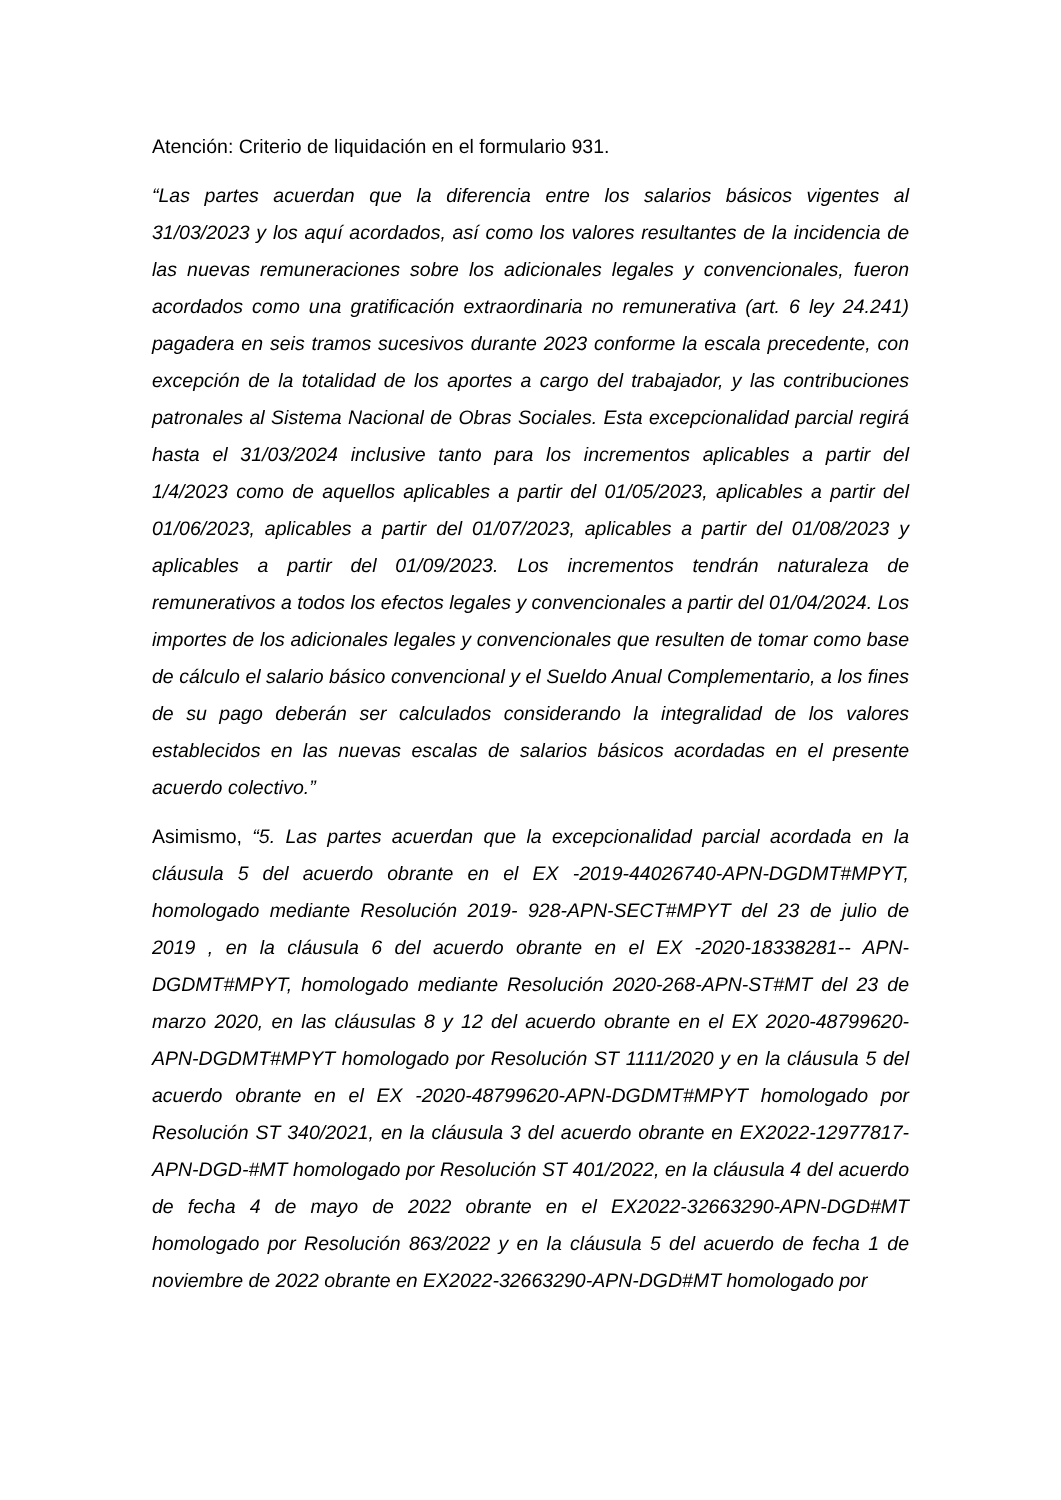Atención: Criterio de liquidación en el formulario 931.
“Las partes acuerdan que la diferencia entre los salarios básicos vigentes al 31/03/2023 y los aquí acordados, así como los valores resultantes de la incidencia de las nuevas remuneraciones sobre los adicionales legales y convencionales, fueron acordados como una gratificación extraordinaria no remunerativa (art. 6 ley 24.241) pagadera en seis tramos sucesivos durante 2023 conforme la escala precedente, con excepción de la totalidad de los aportes a cargo del trabajador, y las contribuciones patronales al Sistema Nacional de Obras Sociales. Esta excepcionalidad parcial regirá hasta el 31/03/2024 inclusive tanto para los incrementos aplicables a partir del 1/4/2023 como de aquellos aplicables a partir del 01/05/2023, aplicables a partir del 01/06/2023, aplicables a partir del 01/07/2023, aplicables a partir del 01/08/2023 y aplicables a partir del 01/09/2023. Los incrementos tendrán naturaleza de remunerativos a todos los efectos legales y convencionales a partir del 01/04/2024. Los importes de los adicionales legales y convencionales que resulten de tomar como base de cálculo el salario básico convencional y el Sueldo Anual Complementario, a los fines de su pago deberán ser calculados considerando la integralidad de los valores establecidos en las nuevas escalas de salarios básicos acordadas en el presente acuerdo colectivo.”
Asimismo, “5. Las partes acuerdan que la excepcionalidad parcial acordada en la cláusula 5 del acuerdo obrante en el EX -2019-44026740-APN-DGDMT#MPYT, homologado mediante Resolución 2019- 928-APN-SECT#MPYT del 23 de julio de 2019 , en la cláusula 6 del acuerdo obrante en el EX -2020-18338281-- APN-DGDMT#MPYT, homologado mediante Resolución 2020-268-APN-ST#MT del 23 de marzo 2020, en las cláusulas 8 y 12 del acuerdo obrante en el EX 2020-48799620-APN-DGDMT#MPYT homologado por Resolución ST 1111/2020 y en la cláusula 5 del acuerdo obrante en el EX -2020-48799620-APN-DGDMT#MPYT homologado por Resolución ST 340/2021, en la cláusula 3 del acuerdo obrante en EX2022-12977817-APN-DGD-#MT homologado por Resolución ST 401/2022, en la cláusula 4 del acuerdo de fecha 4 de mayo de 2022 obrante en el EX2022-32663290-APN-DGD#MT homologado por Resolución 863/2022 y en la cláusula 5 del acuerdo de fecha 1 de noviembre de 2022 obrante en EX2022-32663290-APN-DGD#MT homologado por